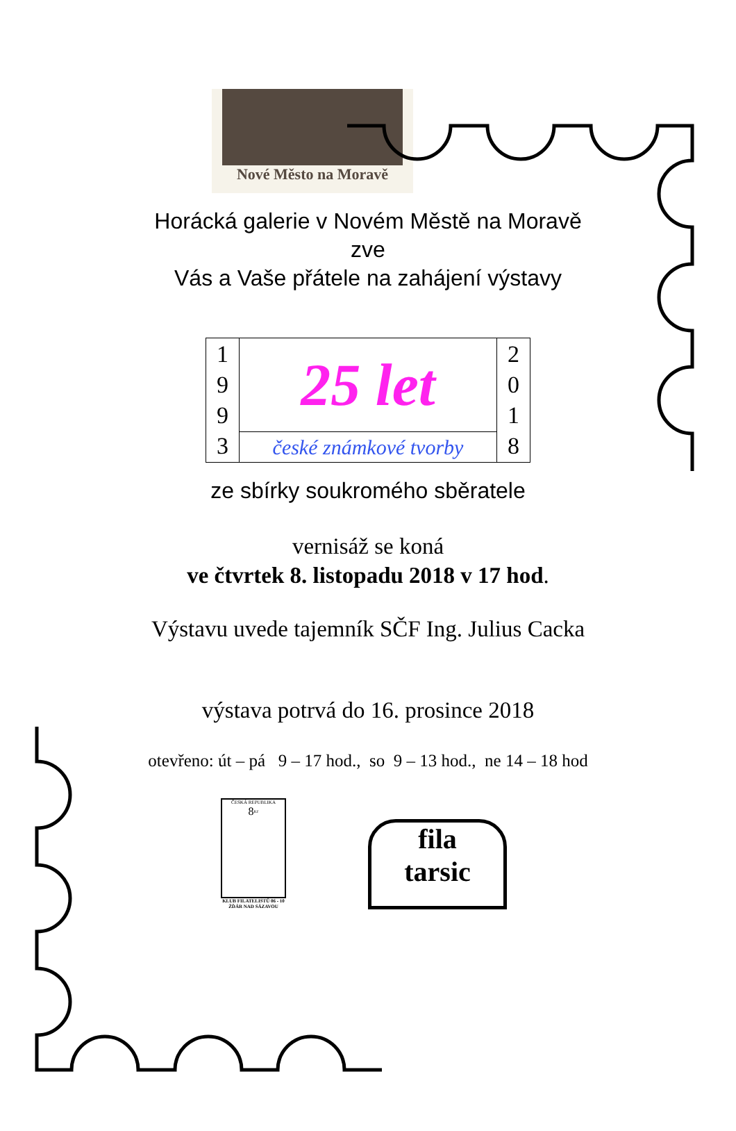Nové Město na Moravě
Horácká galerie v Novém Městě na Moravě
zve
Vás a Vaše přátele na zahájení výstavy
| 1 9 9 3 | 25 let | 2 0 1 8 |
| | české známkové tvorby | |
ze sbírky soukromého sběratele
vernisáž se koná
ve čtvrtek 8. listopadu 2018 v 17 hod.
Výstavu uvede tajemník SČF Ing. Julius Cacka
výstava potrvá do 16. prosince 2018
otevřeno: út – pá 9 – 17 hod., so 9 – 13 hod., ne 14 – 18 hod
ČESKÁ REPUBLIKA
8<sup>Kč</sup>
KLUB FILATELISTŮ 06 - 10
ŽĎÁR NAD SÁZAVOU
fila
tarsic